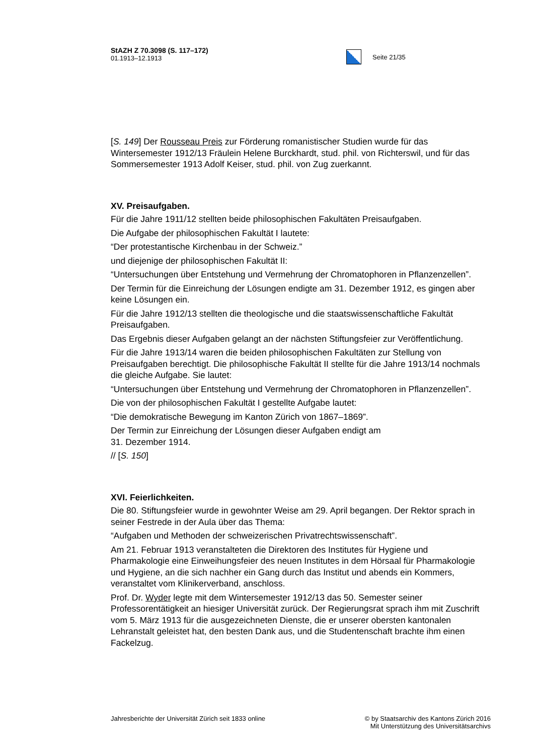StAZH Z 70.3098 (S. 117–172)
01.1913–12.1913
Seite 21/35
[S. 149] Der Rousseau Preis zur Förderung romanistischer Studien wurde für das Wintersemester 1912/13 Fräulein Helene Burckhardt, stud. phil. von Richterswil, und für das Sommersemester 1913 Adolf Keiser, stud. phil. von Zug zuerkannt.
XV. Preisaufgaben.
Für die Jahre 1911/12 stellten beide philosophischen Fakultäten Preisaufgaben.
Die Aufgabe der philosophischen Fakultät I lautete:
“Der protestantische Kirchenbau in der Schweiz.”
und diejenige der philosophischen Fakultät II:
“Untersuchungen über Entstehung und Vermehrung der Chromatophoren in Pflanzenzellen”.
Der Termin für die Einreichung der Lösungen endigte am 31. Dezember 1912, es gingen aber keine Lösungen ein.
Für die Jahre 1912/13 stellten die theologische und die staatswissenschaftliche Fakultät Preisaufgaben.
Das Ergebnis dieser Aufgaben gelangt an der nächsten Stiftungsfeier zur Veröffentlichung.
Für die Jahre 1913/14 waren die beiden philosophischen Fakultäten zur Stellung von Preisaufgaben berechtigt. Die philosophische Fakultät II stellte für die Jahre 1913/14 nochmals die gleiche Aufgabe. Sie lautet:
“Untersuchungen über Entstehung und Vermehrung der Chromatophoren in Pflanzenzellen”.
Die von der philosophischen Fakultät I gestellte Aufgabe lautet:
“Die demokratische Bewegung im Kanton Zürich von 1867–1869”.
Der Termin zur Einreichung der Lösungen dieser Aufgaben endigt am
31. Dezember 1914.
// [S. 150]
XVI. Feierlichkeiten.
Die 80. Stiftungsfeier wurde in gewohnter Weise am 29. April begangen. Der Rektor sprach in seiner Festrede in der Aula über das Thema:
“Aufgaben und Methoden der schweizerischen Privatrechtswissenschaft”.
Am 21. Februar 1913 veranstalteten die Direktoren des Institutes für Hygiene und Pharmakologie eine Einweihungsfeier des neuen Institutes in dem Hörsaal für Pharmakologie und Hygiene, an die sich nachher ein Gang durch das Institut und abends ein Kommers, veranstaltet vom Klinikerverband, anschloss.
Prof. Dr. Wyder legte mit dem Wintersemester 1912/13 das 50. Semester seiner Professorentätigkeit an hiesiger Universität zurück. Der Regierungsrat sprach ihm mit Zuschrift vom 5. März 1913 für die ausgezeichneten Dienste, die er unserer obersten kantonalen Lehranstalt geleistet hat, den besten Dank aus, und die Studentenschaft brachte ihm einen Fackelzug.
Jahresberichte der Universität Zürich seit 1833 online
© by Staatsarchiv des Kantons Zürich 2016
Mit Unterstützung des Universitätsarchivs